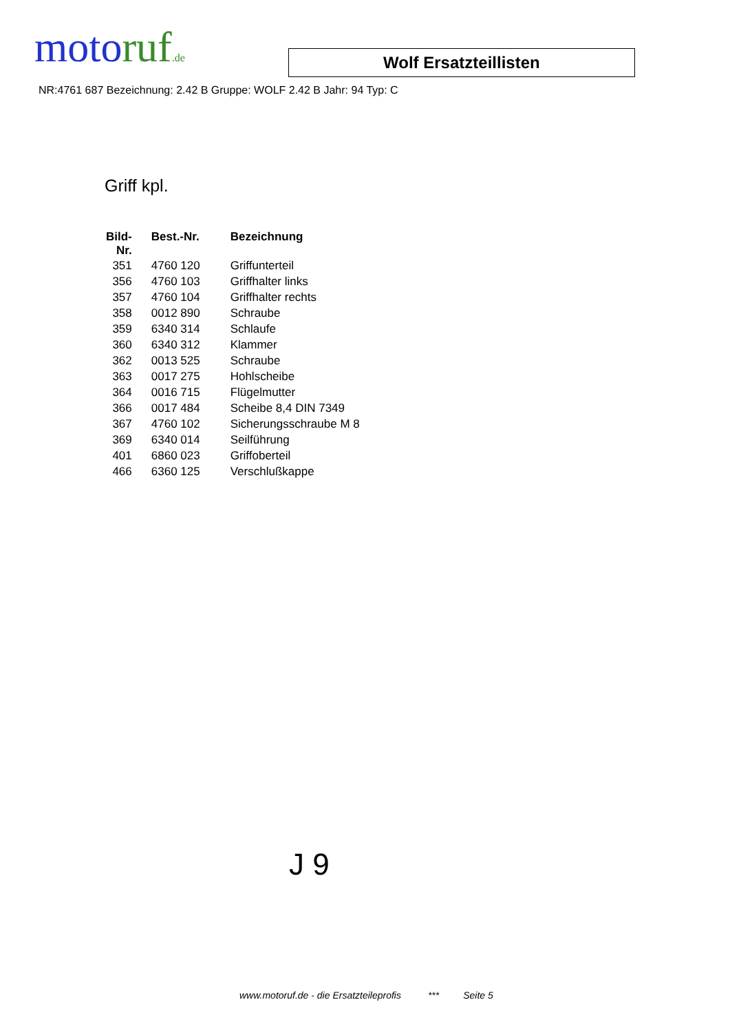motoruf.de
Wolf Ersatzteillisten
NR:4761 687 Bezeichnung: 2.42 B Gruppe: WOLF 2.42 B Jahr: 94 Typ: C
Griff kpl.
| Bild- Nr. | Best.-Nr. | Bezeichnung |
| --- | --- | --- |
| 351 | 4760 120 | Griffunterteil |
| 356 | 4760 103 | Griffhalter links |
| 357 | 4760 104 | Griffhalter rechts |
| 358 | 0012 890 | Schraube |
| 359 | 6340 314 | Schlaufe |
| 360 | 6340 312 | Klammer |
| 362 | 0013 525 | Schraube |
| 363 | 0017 275 | Hohlscheibe |
| 364 | 0016 715 | Flügelmutter |
| 366 | 0017 484 | Scheibe 8,4 DIN 7349 |
| 367 | 4760 102 | Sicherungsschraube M 8 |
| 369 | 6340 014 | Seilführung |
| 401 | 6860 023 | Griffoberteil |
| 466 | 6360 125 | Verschlußkappe |
J 9
www.motoruf.de - die Ersatzteileprofis *** Seite 5